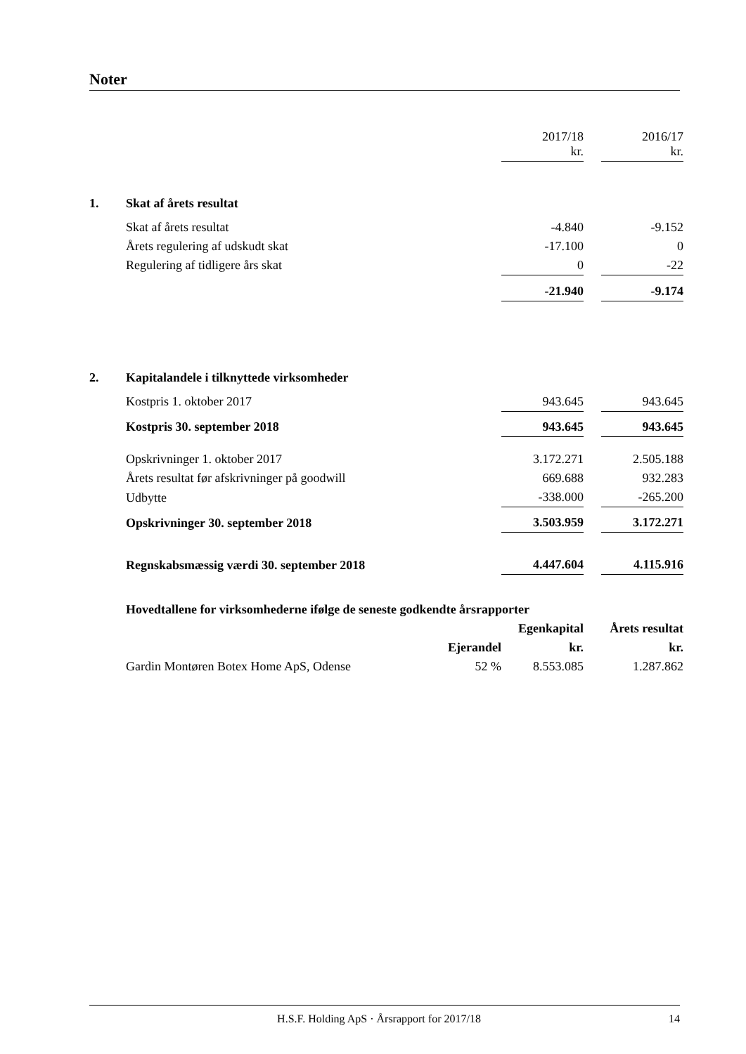Noter
| | | 2017/18 kr. | | 2016/17 kr. |
| 1. | Skat af årets resultat | | | |
| | Skat af årets resultat | -4.840 | | -9.152 |
| | Årets regulering af udskudt skat | -17.100 | | 0 |
| | Regulering af tidligere års skat | 0 | | -22 |
| | | -21.940 | | -9.174 |
| 2. | Kapitalandele i tilknyttede virksomheder | | | |
| | Kostpris 1. oktober 2017 | 943.645 | | 943.645 |
| | Kostpris 30. september 2018 | 943.645 | | 943.645 |
| | Opskrivninger 1. oktober 2017 | 3.172.271 | | 2.505.188 |
| | Årets resultat før afskrivninger på goodwill | 669.688 | | 932.283 |
| | Udbytte | -338.000 | | -265.200 |
| | Opskrivninger 30. september 2018 | 3.503.959 | | 3.172.271 |
| | Regnskabsmæssig værdi 30. september 2018 | 4.447.604 | | 4.115.916 |
| | Hovedtallene for virksomhederne ifølge de seneste godkendte årsrapporter | | | |
| | | | Egenkapital | Årets resultat |
| | | Ejerandel | kr. | kr. |
| | Gardin Montøren Botex Home ApS, Odense | 52 % | 8.553.085 | 1.287.862 |
14
H.S.F. Holding ApS · Årsrapport for 2017/18